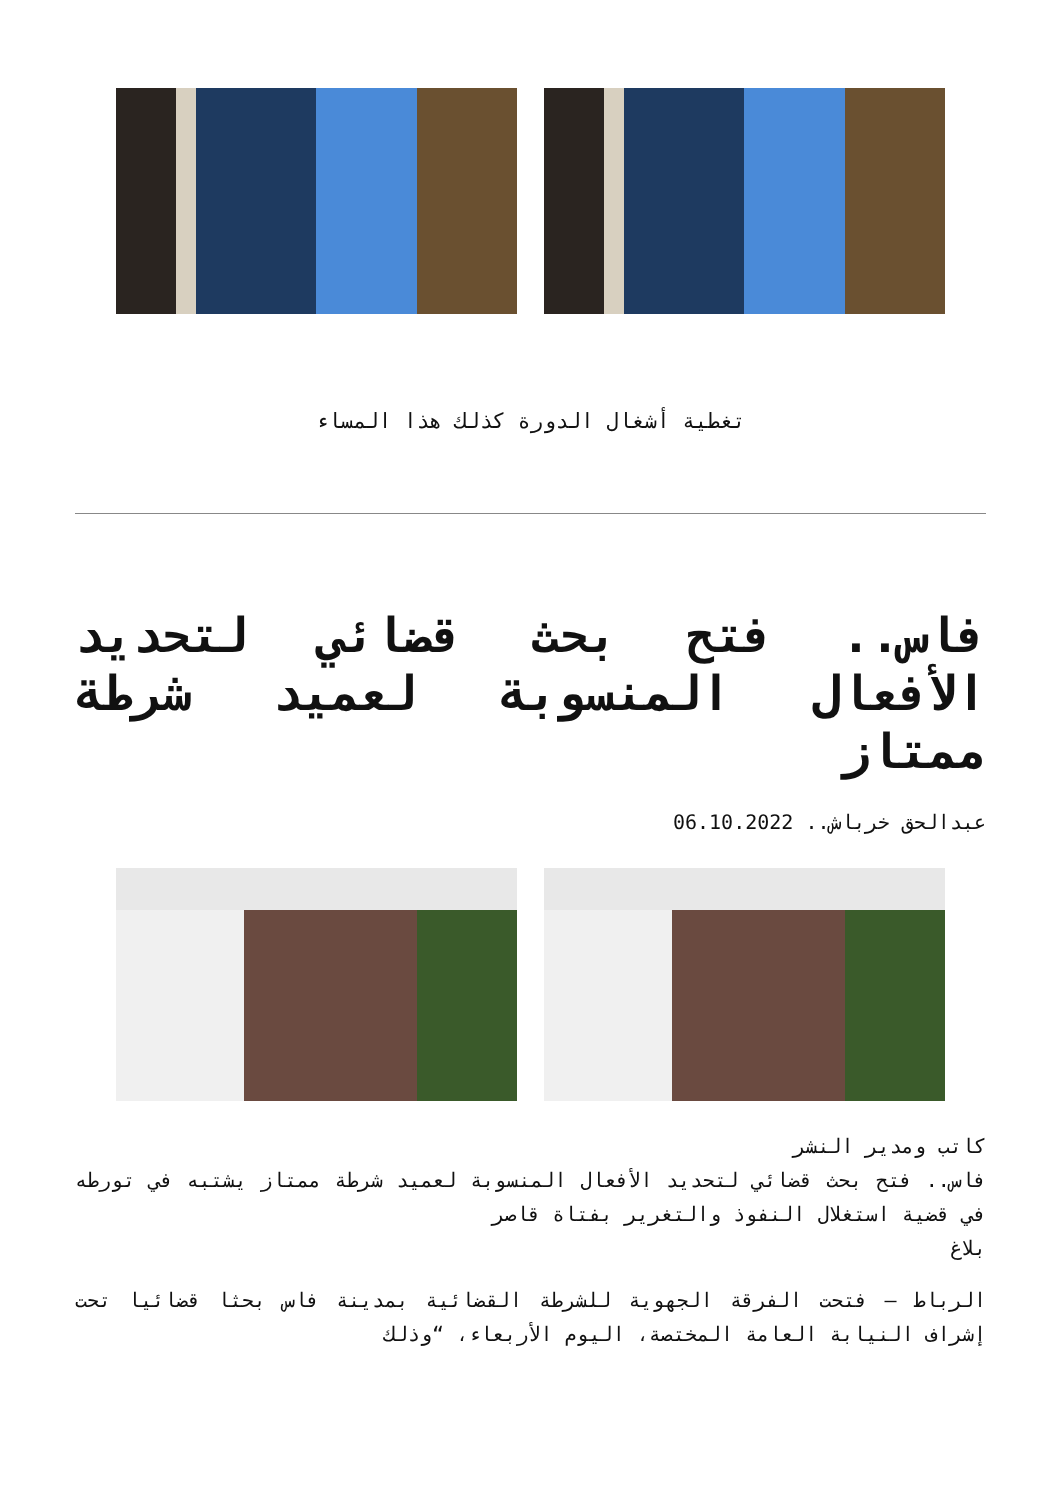تغطية أشغال الدورة كذلك هذا المساء
فاس.. فتح بحث قضائي لتحديد الأفعال المنسوبة لعميد شرطة ممتاز
عبدالحق خرباش.. 06.10.2022
كاتب ومدير النشر
فاس.. فتح بحث قضائي لتحديد الأفعال المنسوبة لعميد شرطة ممتاز يشتبه في تورطه في قضية استغلال النفوذ والتغرير بفتاة قاصر
بلاغ
الرباط – فتحت الفرقة الجهوية للشرطة القضائية بمدينة فاس بحثا قضائيا تحت إشراف النيابة العامة المختصة، اليوم الأربعاء، “وذلك